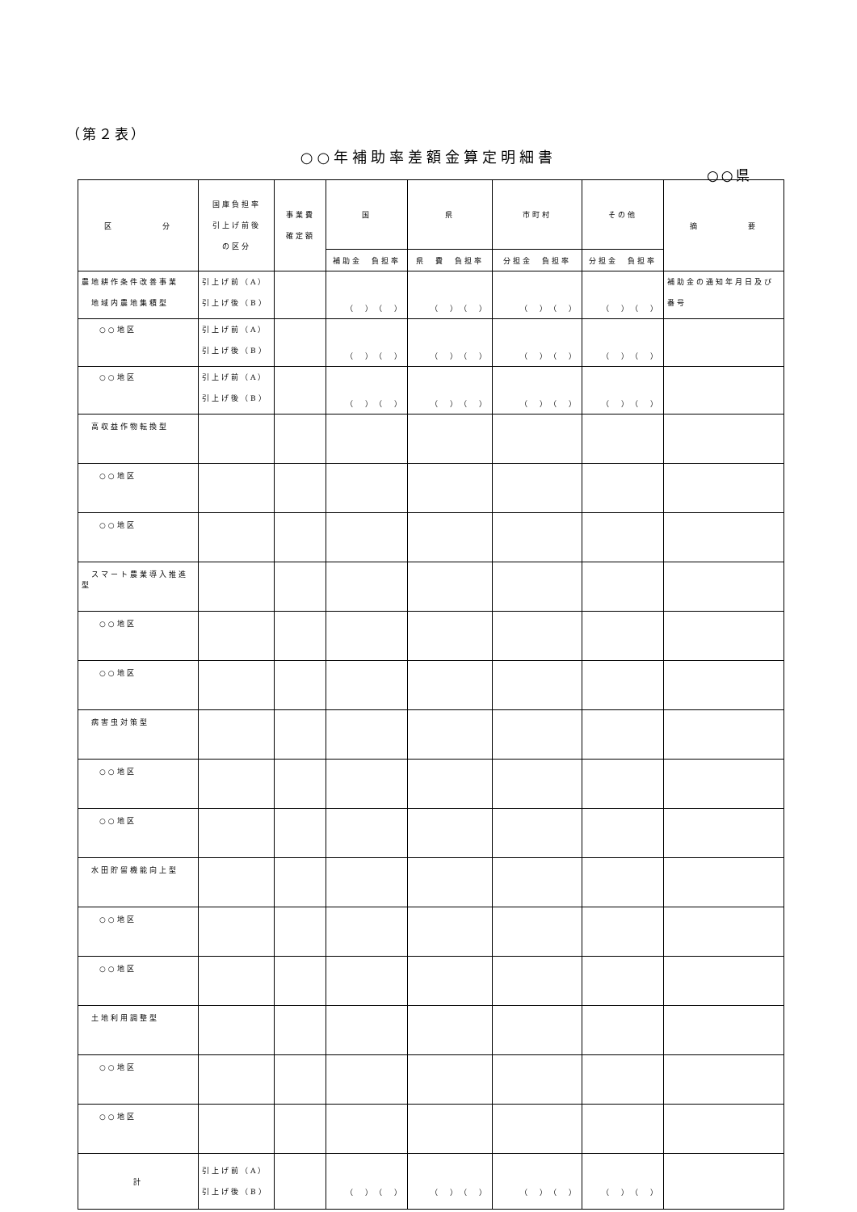（第２表）
○○年補助率差額金算定明細書
○○県
| 区 分 | 国庫負担率 引上げ前後 の区分 | 事業費 確定額 | 国 | 県 | 市町村 | その他 | 摘 要 |
| --- | --- | --- | --- | --- | --- | --- | --- |
| | | | 補助金 負担率 | 県 費 負担率 | 分担金 負担率 | 分担金 負担率 | |
| 農地耕作条件改善事業 地域内農地集積型 | 引上げ前（A） 引上げ後（B） | | （ ）（ ） | （ ）（ ） | （ ）（ ） | （ ）（ ） | 補助金の通知年月日及び番号 |
| ○○地区 | 引上げ前（A） 引上げ後（B） | | （ ）（ ） | （ ）（ ） | （ ）（ ） | （ ）（ ） | |
| ○○地区 | 引上げ前（A） 引上げ後（B） | | （ ）（ ） | （ ）（ ） | （ ）（ ） | （ ）（ ） | |
| 高収益作物転換型 | | | | | | | |
| ○○地区 | | | | | | | |
| ○○地区 | | | | | | | |
| スマート農業導入推進型 | | | | | | | |
| ○○地区 | | | | | | | |
| ○○地区 | | | | | | | |
| 病害虫対策型 | | | | | | | |
| ○○地区 | | | | | | | |
| ○○地区 | | | | | | | |
| 水田貯留機能向上型 | | | | | | | |
| ○○地区 | | | | | | | |
| ○○地区 | | | | | | | |
| 土地利用調整型 | | | | | | | |
| ○○地区 | | | | | | | |
| ○○地区 | | | | | | | |
| 計 | 引上げ前（A） 引上げ後（B） | | （ ）（ ） | （ ）（ ） | （ ）（ ） | （ ）（ ） | |